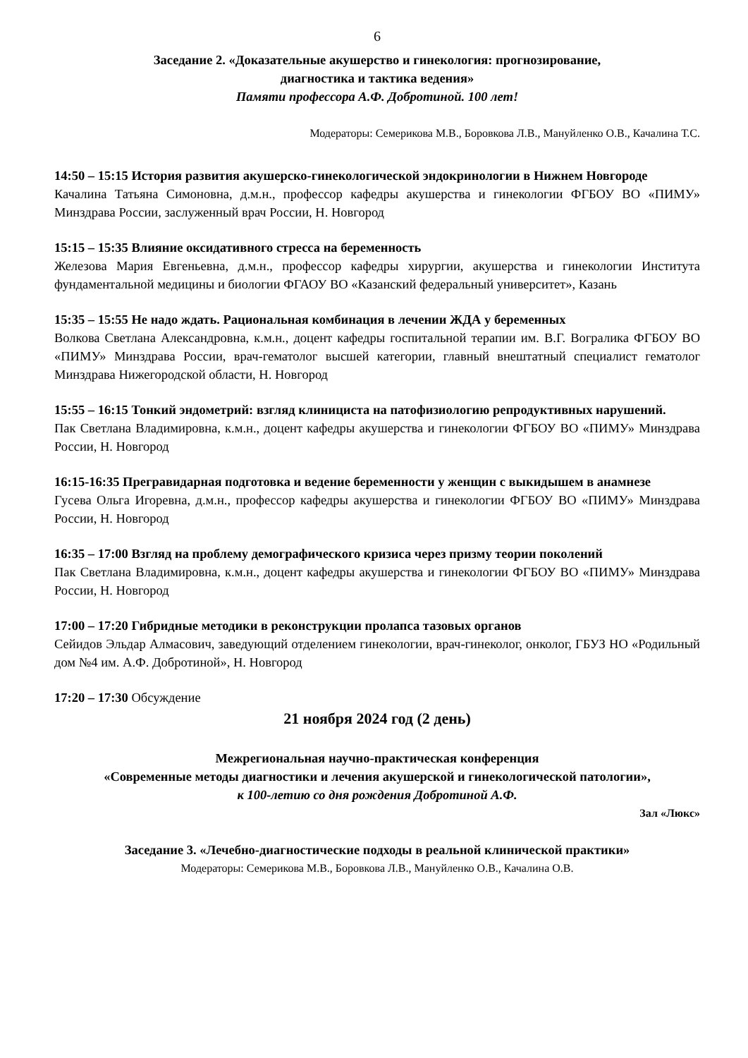6
Заседание 2. «Доказательные акушерство и гинекология: прогнозирование,
диагностика и тактика ведения»
Памяти профессора А.Ф. Добротиной. 100 лет!
Модераторы: Семерикова М.В., Боровкова Л.В., Мануйленко О.В., Качалина Т.С.
14:50 – 15:15 История развития акушерско-гинекологической эндокринологии в Нижнем Новгороде
Качалина Татьяна Симоновна, д.м.н., профессор кафедры акушерства и гинекологии ФГБОУ ВО «ПИМУ» Минздрава России, заслуженный врач России, Н. Новгород
15:15 – 15:35 Влияние оксидативного стресса на беременность
Железова Мария Евгеньевна, д.м.н., профессор кафедры хирургии, акушерства и гинекологии Института фундаментальной медицины и биологии ФГАОУ ВО «Казанский федеральный университет», Казань
15:35 – 15:55 Не надо ждать. Рациональная комбинация в лечении ЖДА у беременных
Волкова Светлана Александровна, к.м.н., доцент кафедры госпитальной терапии им. В.Г. Вогралика ФГБОУ ВО «ПИМУ» Минздрава России, врач-гематолог высшей категории, главный внештатный специалист гематолог Минздрава Нижегородской области, Н. Новгород
15:55 – 16:15 Тонкий эндометрий: взгляд клинициста на патофизиологию репродуктивных нарушений.
Пак Светлана Владимировна, к.м.н., доцент кафедры акушерства и гинекологии ФГБОУ ВО «ПИМУ» Минздрава России, Н. Новгород
16:15-16:35 Прегравидарная подготовка и ведение беременности у женщин с выкидышем в анамнезе
Гусева Ольга Игоревна, д.м.н., профессор кафедры акушерства и гинекологии ФГБОУ ВО «ПИМУ» Минздрава России, Н. Новгород
16:35 – 17:00 Взгляд на проблему демографического кризиса через призму теории поколений
Пак Светлана Владимировна, к.м.н., доцент кафедры акушерства и гинекологии ФГБОУ ВО «ПИМУ» Минздрава России, Н. Новгород
17:00 – 17:20 Гибридные методики в реконструкции пролапса тазовых органов
Сейидов Эльдар Алмасович, заведующий отделением гинекологии, врач-гинеколог, онколог, ГБУЗ НО «Родильный дом №4 им. А.Ф. Добротиной», Н. Новгород
17:20 – 17:30 Обсуждение
21 ноября 2024 год (2 день)
Межрегиональная научно-практическая конференция
«Современные методы диагностики и лечения акушерской и гинекологической патологии»,
к 100-летию со дня рождения Добротиной А.Ф.
Зал «Люкс»
Заседание 3. «Лечебно-диагностические подходы в реальной клинической практики»
Модераторы: Семерикова М.В., Боровкова Л.В., Мануйленко О.В., Качалина О.В.